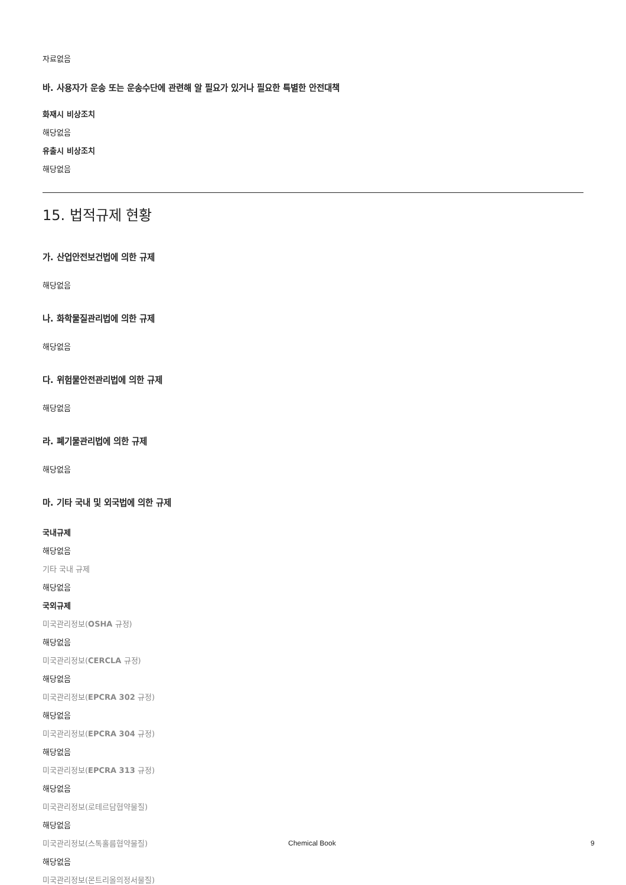자료없음
바. 사용자가 운송 또는 운송수단에 관련해 알 필요가 있거나 필요한 특별한 안전대책
화재시 비상조치
해당없음
유출시 비상조치
해당없음
15. 법적규제 현황
가. 산업안전보건법에 의한 규제
해당없음
나. 화학물질관리법에 의한 규제
해당없음
다. 위험물안전관리법에 의한 규제
해당없음
라. 폐기물관리법에 의한 규제
해당없음
마. 기타 국내 및 외국법에 의한 규제
국내규제
해당없음
기타 국내 규제
해당없음
국외규제
미국관리정보(OSHA 규정)
해당없음
미국관리정보(CERCLA 규정)
해당없음
미국관리정보(EPCRA 302 규정)
해당없음
미국관리정보(EPCRA 304 규정)
해당없음
미국관리정보(EPCRA 313 규정)
해당없음
미국관리정보(로테르담협약물질)
해당없음
미국관리정보(스톡홀름협약물질)
해당없음
미국관리정보(몬트리올의정서물질)
Chemical Book 9